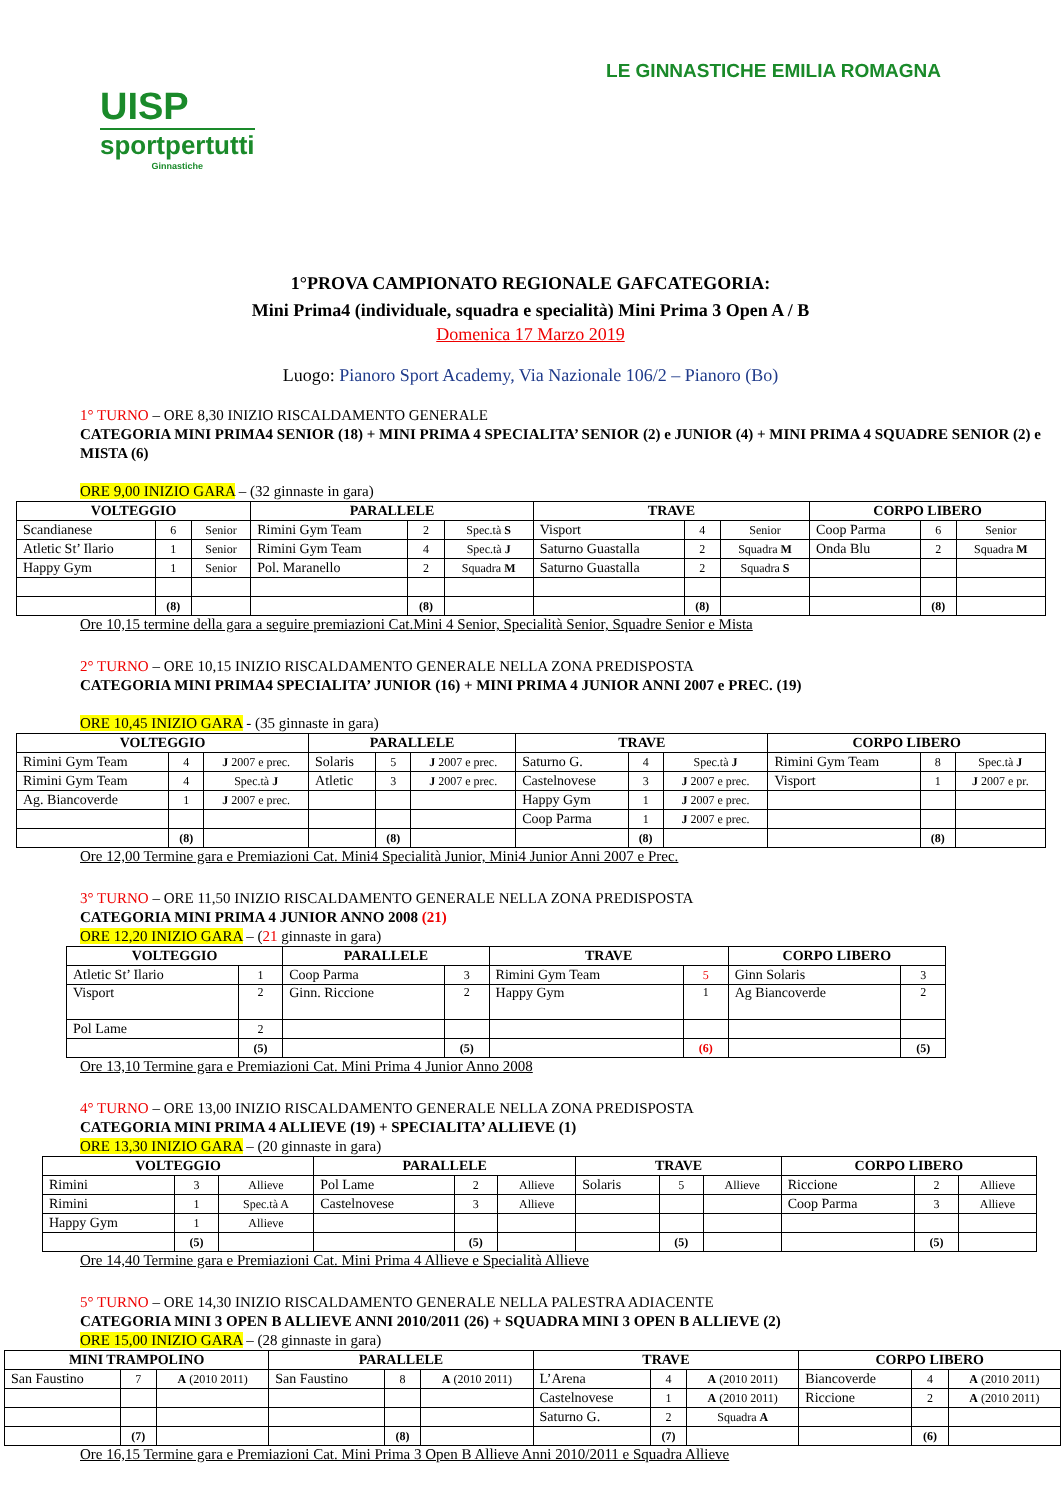UISP
sportpertutti
Ginnastiche
LE GINNASTICHE EMILIA ROMAGNA
1°PROVA CAMPIONATO REGIONALE GAFCATEGORIA:
Mini Prima4 (individuale, squadra e specialità) Mini Prima 3 Open A / B
Domenica 17 Marzo 2019
Luogo: Pianoro Sport Academy, Via Nazionale 106/2 – Pianoro (Bo)
1° TURNO – ORE 8,30 INIZIO RISCALDAMENTO GENERALE
CATEGORIA MINI PRIMA4 SENIOR (18) + MINI PRIMA 4 SPECIALITA’ SENIOR (2) e JUNIOR (4) + MINI PRIMA 4 SQUADRE SENIOR (2) e MISTA (6)
ORE 9,00 INIZIO GARA – (32 ginnaste in gara)
| VOLTEGGIO | | | PARALLELE | | | TRAVE | | | CORPO LIBERO | | |
| --- | --- | --- | --- | --- | --- | --- | --- | --- | --- | --- | --- |
| Scandianese | 6 | Senior | Rimini Gym Team | 2 | Spec.tà S | Visport | 4 | Senior | Coop Parma | 6 | Senior |
| Atletic St’ Ilario | 1 | Senior | Rimini Gym Team | 4 | Spec.tà J | Saturno Guastalla | 2 | Squadra M | Onda Blu | 2 | Squadra M |
| Happy Gym | 1 | Senior | Pol. Maranello | 2 | Squadra M | Saturno Guastalla | 2 | Squadra S | | | |
| | (8) | | | (8) | | | (8) | | | (8) | |
Ore 10,15 termine della gara a seguire premiazioni Cat.Mini 4 Senior, Specialità Senior, Squadre Senior e Mista
2° TURNO – ORE 10,15 INIZIO RISCALDAMENTO GENERALE NELLA ZONA PREDISPOSTA
CATEGORIA MINI PRIMA4 SPECIALITA’ JUNIOR (16) + MINI PRIMA 4 JUNIOR ANNI 2007 e PREC. (19)
ORE 10,45 INIZIO GARA - (35 ginnaste in gara)
| VOLTEGGIO | | | PARALLELE | | | TRAVE | | | CORPO LIBERO | | |
| --- | --- | --- | --- | --- | --- | --- | --- | --- | --- | --- | --- |
| Rimini Gym Team | 4 | J 2007 e prec. | Solaris | 5 | J 2007 e prec. | Saturno G. | 4 | Spec.tà J | Rimini Gym Team | 8 | Spec.tà J |
| Rimini Gym Team | 4 | Spec.tà J | Atletic | 3 | J 2007 e prec. | Castelnovese | 3 | J 2007 e prec. | Visport | 1 | J 2007 e pr. |
| Ag. Biancoverde | 1 | J 2007 e prec. | | | | Happy Gym | 1 | J 2007 e prec. | | | |
| | | | | | | Coop Parma | 1 | J 2007 e prec. | | | |
| | (8) | | | (8) | | | (8) | | | (8) | |
Ore 12,00 Termine gara e Premiazioni Cat. Mini4 Specialità Junior, Mini4 Junior Anni 2007 e Prec.
3° TURNO – ORE 11,50 INIZIO RISCALDAMENTO GENERALE NELLA ZONA PREDISPOSTA
CATEGORIA MINI PRIMA 4 JUNIOR ANNO 2008 (21)
ORE 12,20 INIZIO GARA – (21 ginnaste in gara)
| VOLTEGGIO | | PARALLELE | | TRAVE | | CORPO LIBERO | |
| --- | --- | --- | --- | --- | --- | --- | --- |
| Atletic St’ Ilario | 1 | Coop Parma | 3 | Rimini Gym Team | 5 | Ginn Solaris | 3 |
| Visport | 2 | Ginn. Riccione | 2 | Happy Gym | 1 | Ag Biancoverde | 2 |
| Pol Lame | 2 | | | | | | |
| | (5) | | (5) | | (6) | | (5) |
Ore 13,10 Termine gara e Premiazioni Cat. Mini Prima 4 Junior Anno 2008
4° TURNO – ORE 13,00 INIZIO RISCALDAMENTO GENERALE NELLA ZONA PREDISPOSTA
CATEGORIA MINI PRIMA 4 ALLIEVE (19) + SPECIALITA’ ALLIEVE (1)
ORE 13,30 INIZIO GARA – (20 ginnaste in gara)
| VOLTEGGIO | | | PARALLELE | | | TRAVE | | | CORPO LIBERO | | |
| --- | --- | --- | --- | --- | --- | --- | --- | --- | --- | --- | --- |
| Rimini | 3 | Allieve | Pol Lame | 2 | Allieve | Solaris | 5 | Allieve | Riccione | 2 | Allieve |
| Rimini | 1 | Spec.tà A | Castelnovese | 3 | Allieve | | | | Coop Parma | 3 | Allieve |
| Happy Gym | 1 | Allieve | | | | | | | | | |
| | (5) | | | (5) | | | (5) | | | (5) | |
Ore 14,40 Termine gara e Premiazioni Cat. Mini Prima 4 Allieve e Specialità Allieve
5° TURNO – ORE 14,30 INIZIO RISCALDAMENTO GENERALE NELLA PALESTRA ADIACENTE
CATEGORIA MINI 3 OPEN B ALLIEVE ANNI 2010/2011 (26) + SQUADRA MINI 3 OPEN B ALLIEVE (2)
ORE 15,00 INIZIO GARA – (28 ginnaste in gara)
| MINI TRAMPOLINO | | | PARALLELE | | | TRAVE | | | CORPO LIBERO | | |
| --- | --- | --- | --- | --- | --- | --- | --- | --- | --- | --- | --- |
| San Faustino | 7 | A (2010 2011) | San Faustino | 8 | A (2010 2011) | L’Arena | 4 | A (2010 2011) | Biancoverde | 4 | A (2010 2011) |
| | | | | | | Castelnovese | 1 | A (2010 2011) | Riccione | 2 | A (2010 2011) |
| | | | | | | Saturno G. | 2 | Squadra A | | | |
| | (7) | | | (8) | | | (7) | | | (6) | |
Ore 16,15 Termine gara e Premiazioni Cat. Mini Prima 3 Open B Allieve Anni 2010/2011 e Squadra Allieve